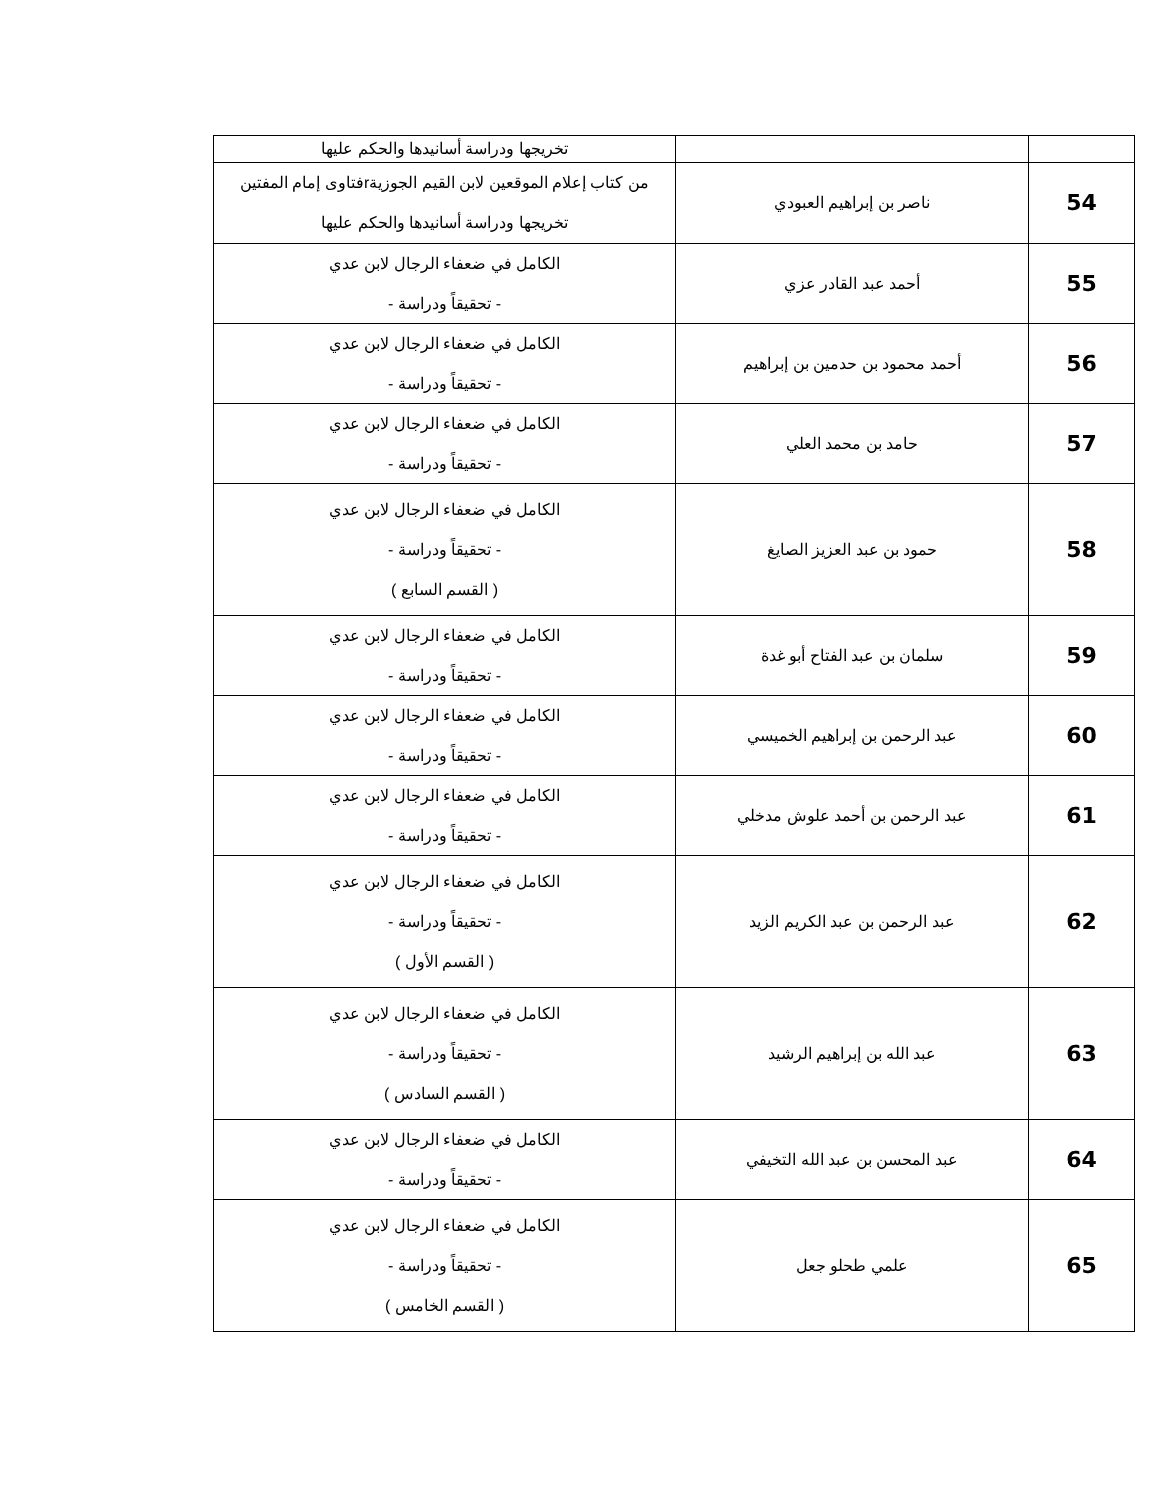| | | تخريجها ودراسة أسانيدها والحكم عليها |
| 54 | ناصر بن إبراهيم العبودي | من كتاب إعلام الموقعين لابن القيم الجوزيةrفتاوى إمام المفتين تخريجها ودراسة أسانيدها والحكم عليها |
| 55 | أحمد عبد القادر عزي | الكامل في ضعفاء الرجال لابن عدي - تحقيقاً ودراسة - |
| 56 | أحمد محمود بن حدمين بن إبراهيم | الكامل في ضعفاء الرجال لابن عدي - تحقيقاً ودراسة - |
| 57 | حامد بن محمد العلي | الكامل في ضعفاء الرجال لابن عدي - تحقيقاً ودراسة - |
| 58 | حمود بن عبد العزيز الصايغ | الكامل في ضعفاء الرجال لابن عدي - تحقيقاً ودراسة - ( القسم السابع ) |
| 59 | سلمان بن عبد الفتاح أبو غدة | الكامل في ضعفاء الرجال لابن عدي - تحقيقاً ودراسة - |
| 60 | عبد الرحمن بن إبراهيم الخميسي | الكامل في ضعفاء الرجال لابن عدي - تحقيقاً ودراسة - |
| 61 | عبد الرحمن بن أحمد علوش مدخلي | الكامل في ضعفاء الرجال لابن عدي - تحقيقاً ودراسة - |
| 62 | عبد الرحمن بن عبد الكريم الزيد | الكامل في ضعفاء الرجال لابن عدي - تحقيقاً ودراسة - ( القسم الأول ) |
| 63 | عبد الله بن إبراهيم الرشيد | الكامل في ضعفاء الرجال لابن عدي - تحقيقاً ودراسة - ( القسم السادس ) |
| 64 | عبد المحسن بن عبد الله التخيفي | الكامل في ضعفاء الرجال لابن عدي - تحقيقاً ودراسة - |
| 65 | علمي طحلو جعل | الكامل في ضعفاء الرجال لابن عدي - تحقيقاً ودراسة - ( القسم الخامس ) |